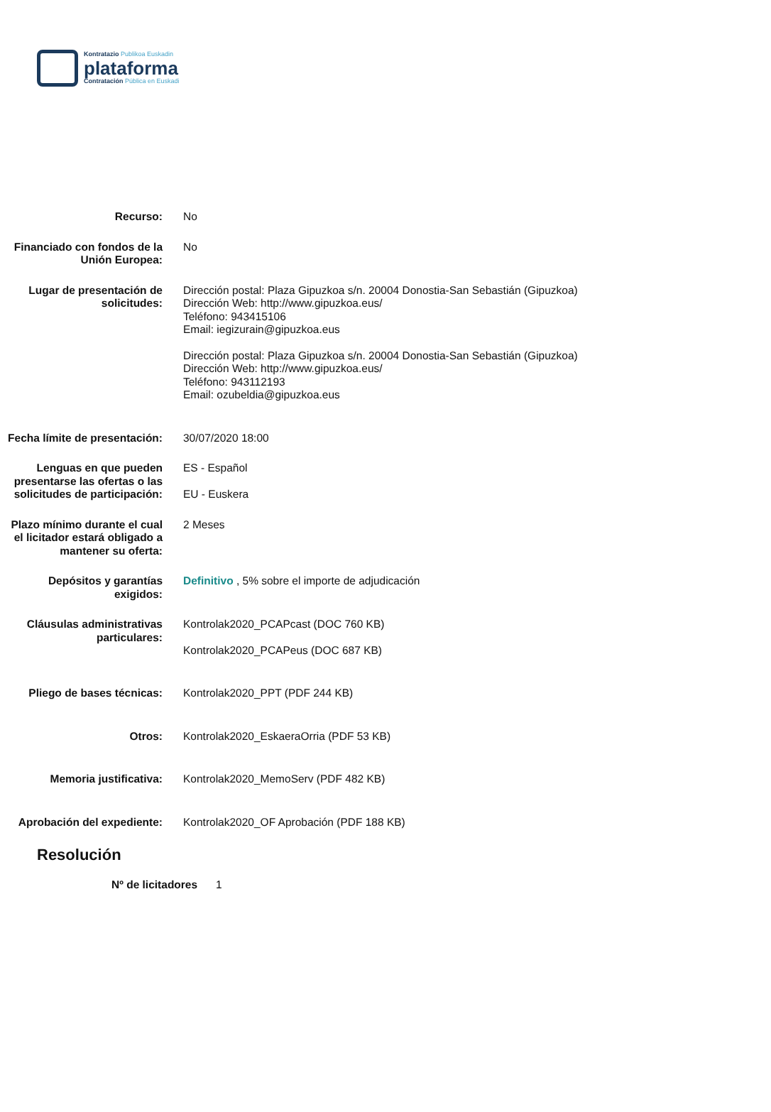Kontratazio Publikoa Euskadin
plataforma
Contratación Pública en Euskadi
Recurso: No
Financiado con fondos de la Unión Europea:
No
Lugar de presentación de solicitudes:
Dirección postal: Plaza Gipuzkoa s/n. 20004 Donostia-San Sebastián (Gipuzkoa)
Dirección Web: http://www.gipuzkoa.eus/
Teléfono: 943415106
Email: iegizurain@gipuzkoa.eus
Dirección postal: Plaza Gipuzkoa s/n. 20004 Donostia-San Sebastián (Gipuzkoa)
Dirección Web: http://www.gipuzkoa.eus/
Teléfono: 943112193
Email: ozubeldia@gipuzkoa.eus
Fecha límite de presentación:
30/07/2020 18:00
Lenguas en que pueden presentarse las ofertas o las solicitudes de participación:
ES - Español
EU - Euskera
Plazo mínimo durante el cual el licitador estará obligado a mantener su oferta:
2 Meses
Depósitos y garantías exigidos:
Definitivo , 5% sobre el importe de adjudicación
Cláusulas administrativas particulares:
Kontrolak2020_PCAPcast (DOC 760 KB)
Kontrolak2020_PCAPeus (DOC 687 KB)
Pliego de bases técnicas: Kontrolak2020_PPT (PDF 244 KB)
Otros: Kontrolak2020_EskaeraOrria (PDF 53 KB)
Memoria justificativa: Kontrolak2020_MemoServ (PDF 482 KB)
Aprobación del expediente: Kontrolak2020_OF Aprobación (PDF 188 KB)
Resolución
Nº de licitadores 1